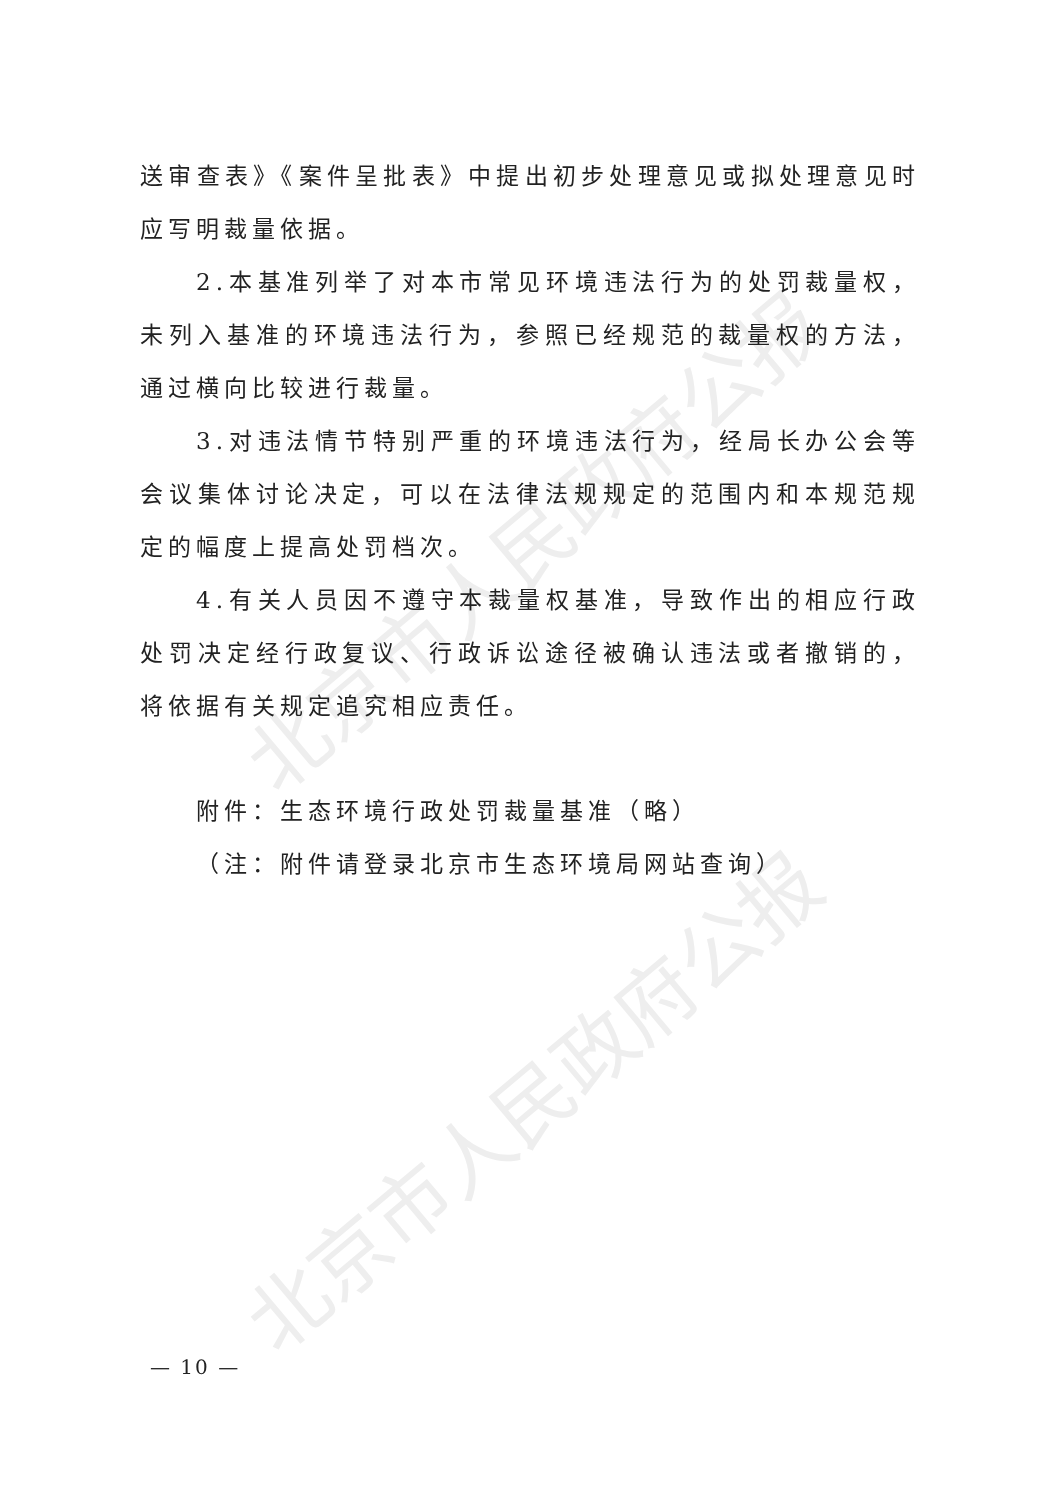北京市人民政府公报
北京市人民政府公报
送审查表》《案件呈批表》中提出初步处理意见或拟处理意见时应写明裁量依据。
2.本基准列举了对本市常见环境违法行为的处罚裁量权，未列入基准的环境违法行为，参照已经规范的裁量权的方法，通过横向比较进行裁量。
3.对违法情节特别严重的环境违法行为，经局长办公会等会议集体讨论决定，可以在法律法规规定的范围内和本规范规定的幅度上提高处罚档次。
4.有关人员因不遵守本裁量权基准，导致作出的相应行政处罚决定经行政复议、行政诉讼途径被确认违法或者撤销的，将依据有关规定追究相应责任。
附件：生态环境行政处罚裁量基准（略）
（注：附件请登录北京市生态环境局网站查询）
— 10 —